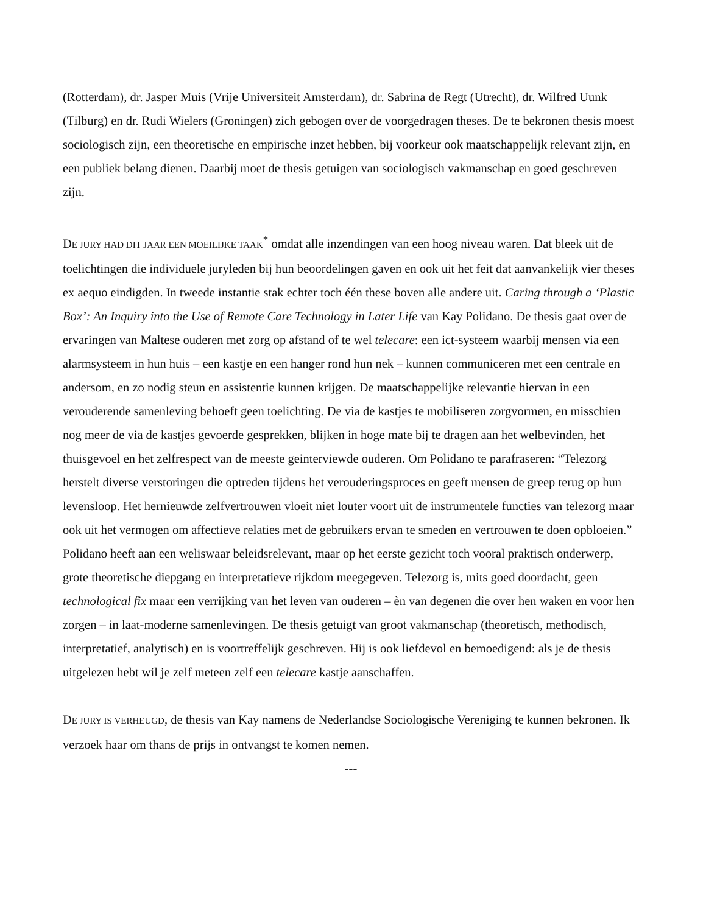(Rotterdam), dr. Jasper Muis (Vrije Universiteit Amsterdam), dr. Sabrina de Regt (Utrecht), dr. Wilfred Uunk (Tilburg) en dr. Rudi Wielers (Groningen) zich gebogen over de voorgedragen theses. De te bekronen thesis moest sociologisch zijn, een theoretische en empirische inzet hebben, bij voorkeur ook maatschappelijk relevant zijn, en een publiek belang dienen. Daarbij moet de thesis getuigen van sociologisch vakmanschap en goed geschreven zijn.
DE JURY HAD DIT JAAR EEN MOEILIJKE TAAK<sup>*</sup> omdat alle inzendingen van een hoog niveau waren. Dat bleek uit de toelichtingen die individuele juryleden bij hun beoordelingen gaven en ook uit het feit dat aanvankelijk vier theses ex aequo eindigden. In tweede instantie stak echter toch één these boven alle andere uit. Caring through a ‘Plastic Box’: An Inquiry into the Use of Remote Care Technology in Later Life van Kay Polidano. De thesis gaat over de ervaringen van Maltese ouderen met zorg op afstand of te wel telecare: een ict-systeem waarbij mensen via een alarmsysteem in hun huis – een kastje en een hanger rond hun nek – kunnen communiceren met een centrale en andersom, en zo nodig steun en assistentie kunnen krijgen. De maatschappelijke relevantie hiervan in een verouderende samenleving behoeft geen toelichting. De via de kastjes te mobiliseren zorgvormen, en misschien nog meer de via de kastjes gevoerde gesprekken, blijken in hoge mate bij te dragen aan het welbevinden, het thuisgevoel en het zelfrespect van de meeste geinterviewde ouderen. Om Polidano te parafraseren: “Telezorg herstelt diverse verstoringen die optreden tijdens het verouderingsproces en geeft mensen de greep terug op hun levensloop. Het hernieuwde zelfvertrouwen vloeit niet louter voort uit de instrumentele functies van telezorg maar ook uit het vermogen om affectieve relaties met de gebruikers ervan te smeden en vertrouwen te doen opbloeien.” Polidano heeft aan een weliswaar beleidsrelevant, maar op het eerste gezicht toch vooral praktisch onderwerp, grote theoretische diepgang en interpretatieve rijkdom meegegeven. Telezorg is, mits goed doordacht, geen technological fix maar een verrijking van het leven van ouderen – èn van degenen die over hen waken en voor hen zorgen – in laat-moderne samenlevingen. De thesis getuigt van groot vakmanschap (theoretisch, methodisch, interpretatief, analytisch) en is voortreffelijk geschreven. Hij is ook liefdevol en bemoedigend: als je de thesis uitgelezen hebt wil je zelf meteen zelf een telecare kastje aanschaffen.
DE JURY IS VERHEUGD, de thesis van Kay namens de Nederlandse Sociologische Vereniging te kunnen bekronen. Ik verzoek haar om thans de prijs in ontvangst te komen nemen.
---